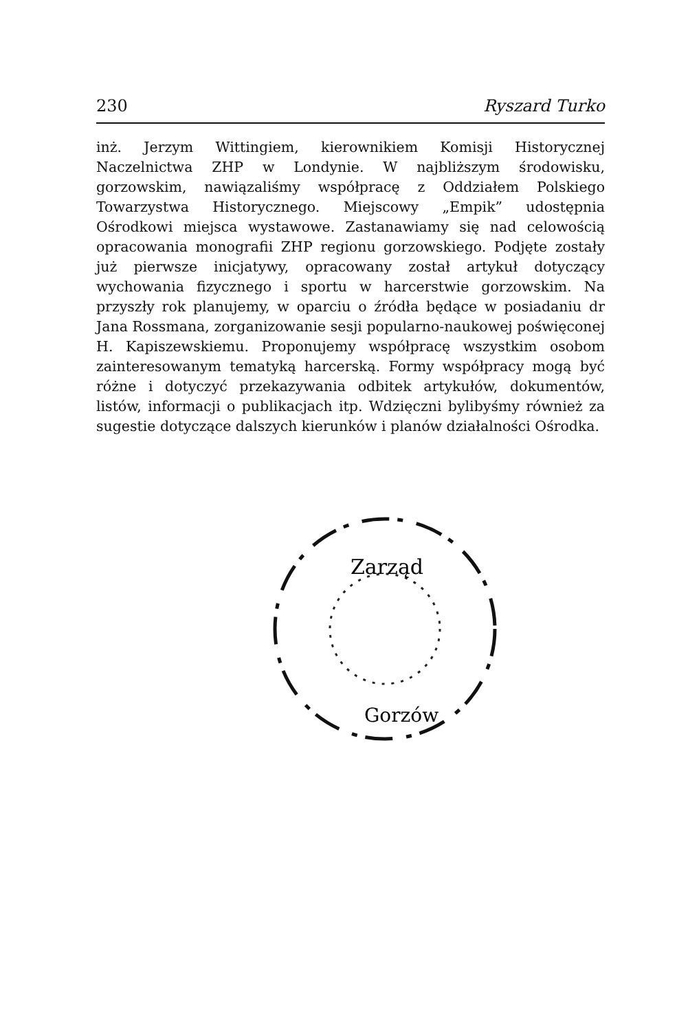230 Ryszard Turko
inż. Jerzym Wittingiem, kierownikiem Komisji Historycznej Naczelnictwa ZHP w Londynie. W najbliższym środowisku, gorzowskim, nawiązaliśmy współpracę z Oddziałem Polskiego Towarzystwa Historycznego. Miejscowy „Empik” udostępnia Ośrodkowi miejsca wystawowe. Zastanawiamy się nad celowością opracowania monografii ZHP regionu gorzowskiego. Podjęte zostały już pierwsze inicjatywy, opracowany został artykuł dotyczący wychowania fizycznego i sportu w harcerstwie gorzowskim. Na przyszły rok planujemy, w oparciu o źródła będące w posiadaniu dr Jana Rossmana, zorganizowanie sesji popularno-naukowej poświęconej H. Kapiszewskiemu. Proponujemy współpracę wszystkim osobom zainteresowanym tematyką harcerską. Formy współpracy mogą być różne i dotyczyć przekazywania odbitek artykułów, dokumentów, listów, informacji o publikacjach itp. Wdzięczni bylibyśmy również za sugestie dotyczące dalszych kierunków i planów działalności Ośrodka.
Zarząd
Gorzów